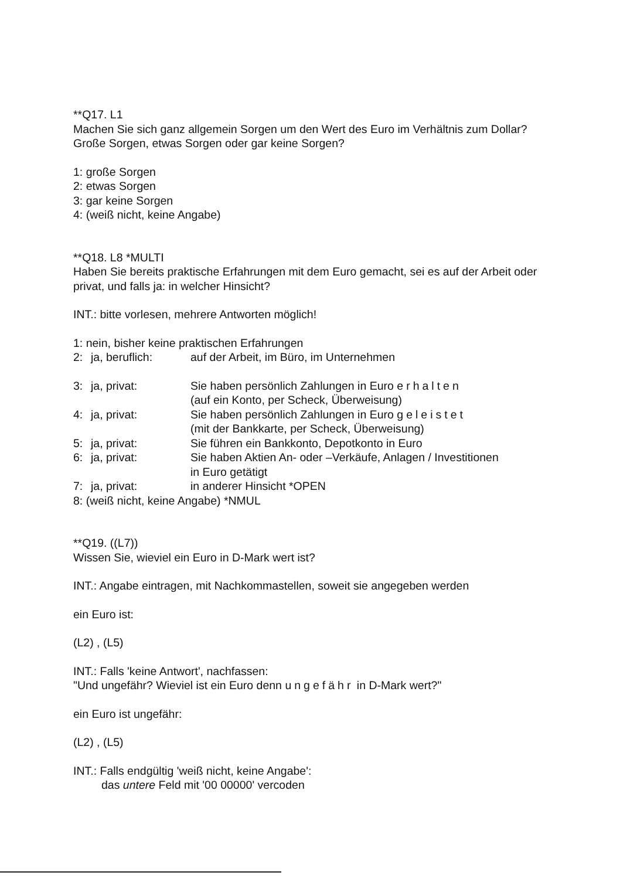**Q17. L1
Machen Sie sich ganz allgemein Sorgen um den Wert des Euro im Verhältnis zum Dollar? Große Sorgen, etwas Sorgen oder gar keine Sorgen?
1: große Sorgen
2: etwas Sorgen
3: gar keine Sorgen
4: (weiß nicht, keine Angabe)
**Q18. L8 *MULTI
Haben Sie bereits praktische Erfahrungen mit dem Euro gemacht, sei es auf der Arbeit oder privat, und falls ja: in welcher Hinsicht?
INT.: bitte vorlesen, mehrere Antworten möglich!
1: nein, bisher keine praktischen Erfahrungen
2: ja, beruflich: auf der Arbeit, im Büro, im Unternehmen
3: ja, privat: Sie haben persönlich Zahlungen in Euro erhalten
(auf ein Konto, per Scheck, Überweisung)
4: ja, privat: Sie haben persönlich Zahlungen in Euro geleistet
(mit der Bankkarte, per Scheck, Überweisung)
5: ja, privat: Sie führen ein Bankkonto, Depotkonto in Euro
6: ja, privat: Sie haben Aktien An- oder –Verkäufe, Anlagen / Investitionen
in Euro getätigt
7: ja, privat: in anderer Hinsicht *OPEN
8: (weiß nicht, keine Angabe) *NMUL
**Q19. ((L7))
Wissen Sie, wieviel ein Euro in D-Mark wert ist?
INT.: Angabe eintragen, mit Nachkommastellen, soweit sie angegeben werden
ein Euro ist:
(L2) , (L5)
INT.: Falls 'keine Antwort', nachfassen:
"Und ungefähr? Wieviel ist ein Euro denn ungefähr in D-Mark wert?"
ein Euro ist ungefähr:
(L2) , (L5)
INT.: Falls endgültig 'weiß nicht, keine Angabe':
das untere Feld mit '00 00000' vercoden